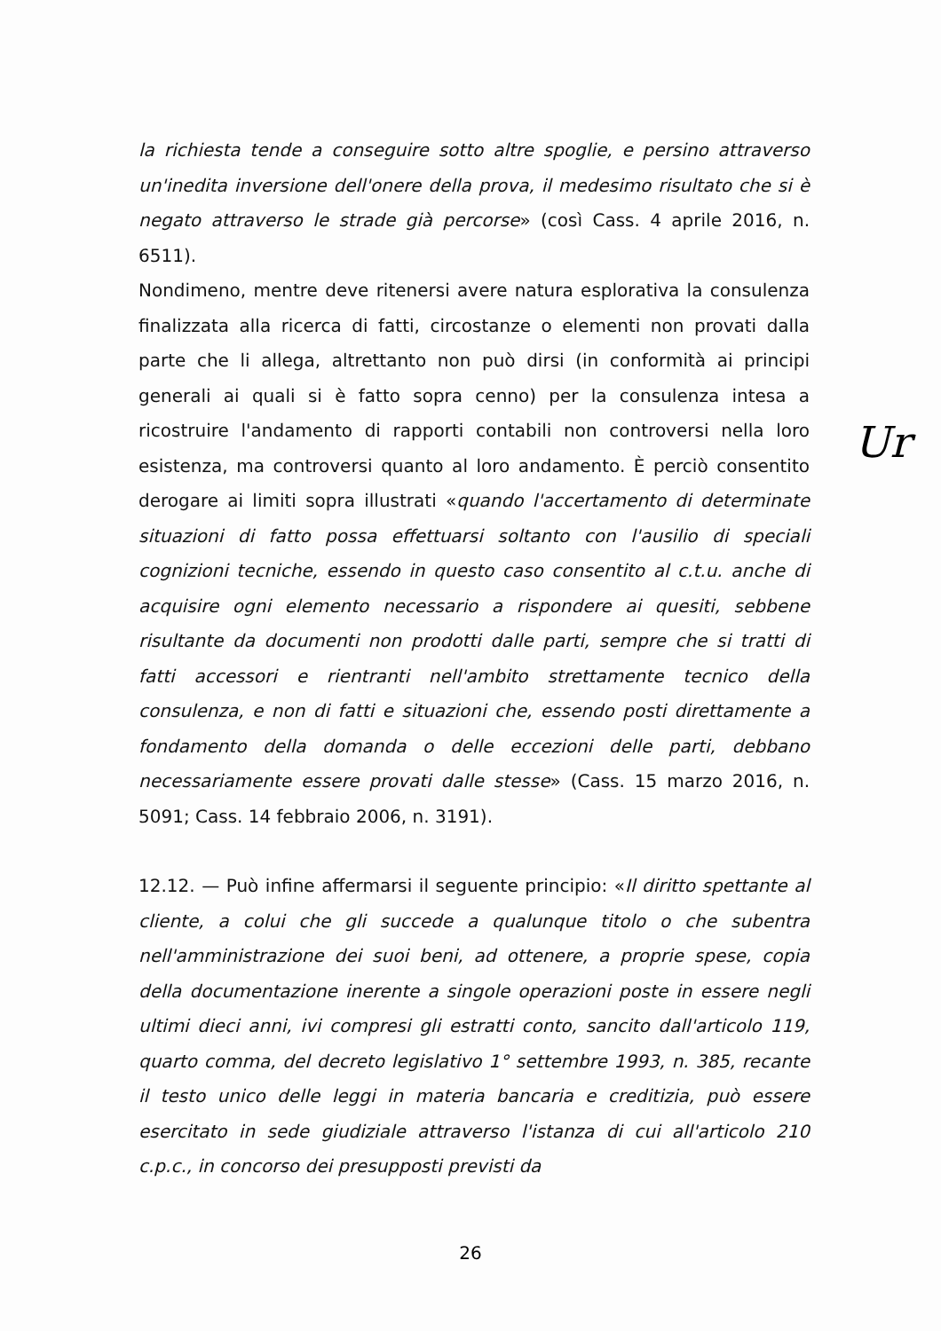la richiesta tende a conseguire sotto altre spoglie, e persino attraverso un'inedita inversione dell'onere della prova, il medesimo risultato che si è negato attraverso le strade già percorse» (così Cass. 4 aprile 2016, n. 6511).
Nondimeno, mentre deve ritenersi avere natura esplorativa la consulenza finalizzata alla ricerca di fatti, circostanze o elementi non provati dalla parte che li allega, altrettanto non può dirsi (in conformità ai principi generali ai quali si è fatto sopra cenno) per la consulenza intesa a ricostruire l'andamento di rapporti contabili non controversi nella loro esistenza, ma controversi quanto al loro andamento. È perciò consentito derogare ai limiti sopra illustrati «quando l'accertamento di determinate situazioni di fatto possa effettuarsi soltanto con l'ausilio di speciali cognizioni tecniche, essendo in questo caso consentito al c.t.u. anche di acquisire ogni elemento necessario a rispondere ai quesiti, sebbene risultante da documenti non prodotti dalle parti, sempre che si tratti di fatti accessori e rientranti nell'ambito strettamente tecnico della consulenza, e non di fatti e situazioni che, essendo posti direttamente a fondamento della domanda o delle eccezioni delle parti, debbano necessariamente essere provati dalle stesse» (Cass. 15 marzo 2016, n. 5091; Cass. 14 febbraio 2006, n. 3191).
12.12. — Può infine affermarsi il seguente principio: «Il diritto spettante al cliente, a colui che gli succede a qualunque titolo o che subentra nell'amministrazione dei suoi beni, ad ottenere, a proprie spese, copia della documentazione inerente a singole operazioni poste in essere negli ultimi dieci anni, ivi compresi gli estratti conto, sancito dall'articolo 119, quarto comma, del decreto legislativo 1° settembre 1993, n. 385, recante il testo unico delle leggi in materia bancaria e creditizia, può essere esercitato in sede giudiziale attraverso l'istanza di cui all'articolo 210 c.p.c., in concorso dei presupposti previsti da
Ur
26